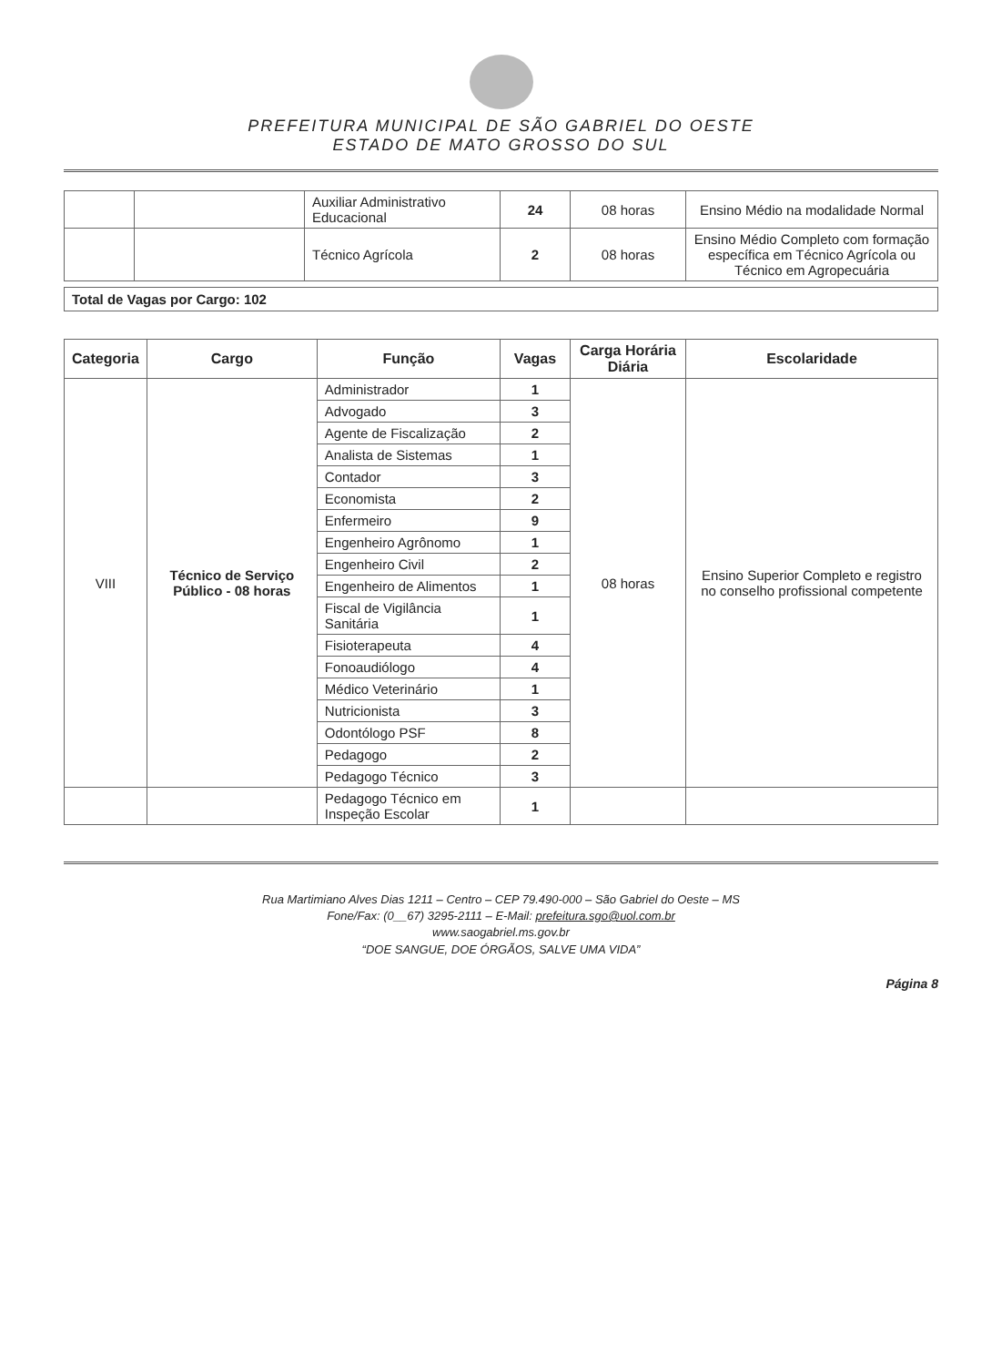PREFEITURA MUNICIPAL DE SÃO GABRIEL DO OESTE
ESTADO DE MATO GROSSO DO SUL
| | | Auxiliar Administrativo Educacional | 24 | 08 horas | Ensino Médio na modalidade Normal |
| | | Técnico Agrícola | 2 | 08 horas | Ensino Médio Completo com formação específica em Técnico Agrícola ou Técnico em Agropecuária |
Total de Vagas por Cargo: 102
| Categoria | Cargo | Função | Vagas | Carga Horária Diária | Escolaridade |
| --- | --- | --- | --- | --- | --- |
| VIII | Técnico de Serviço Público - 08 horas | Administrador | 1 | 08 horas | Ensino Superior Completo e registro no conselho profissional competente |
| | | Advogado | 3 | | |
| | | Agente de Fiscalização | 2 | | |
| | | Analista de Sistemas | 1 | | |
| | | Contador | 3 | | |
| | | Economista | 2 | | |
| | | Enfermeiro | 9 | | |
| | | Engenheiro Agrônomo | 1 | | |
| | | Engenheiro Civil | 2 | | |
| | | Engenheiro de Alimentos | 1 | | |
| | | Fiscal de Vigilância Sanitária | 1 | | |
| | | Fisioterapeuta | 4 | | |
| | | Fonoaudiólogo | 4 | | |
| | | Médico Veterinário | 1 | | |
| | | Nutricionista | 3 | | |
| | | Odontólogo PSF | 8 | | |
| | | Pedagogo | 2 | | |
| | | Pedagogo Técnico | 3 | | |
| | | Pedagogo Técnico em Inspeção Escolar | 1 | | |
Rua Martimiano Alves Dias 1211 – Centro – CEP 79.490-000 – São Gabriel do Oeste – MS
Fone/Fax: (0__67) 3295-2111 – E-Mail: prefeitura.sgo@uol.com.br
www.saogabriel.ms.gov.br
“DOE SANGUE, DOE ÓRGÃOS, SALVE UMA VIDA”
Página 8